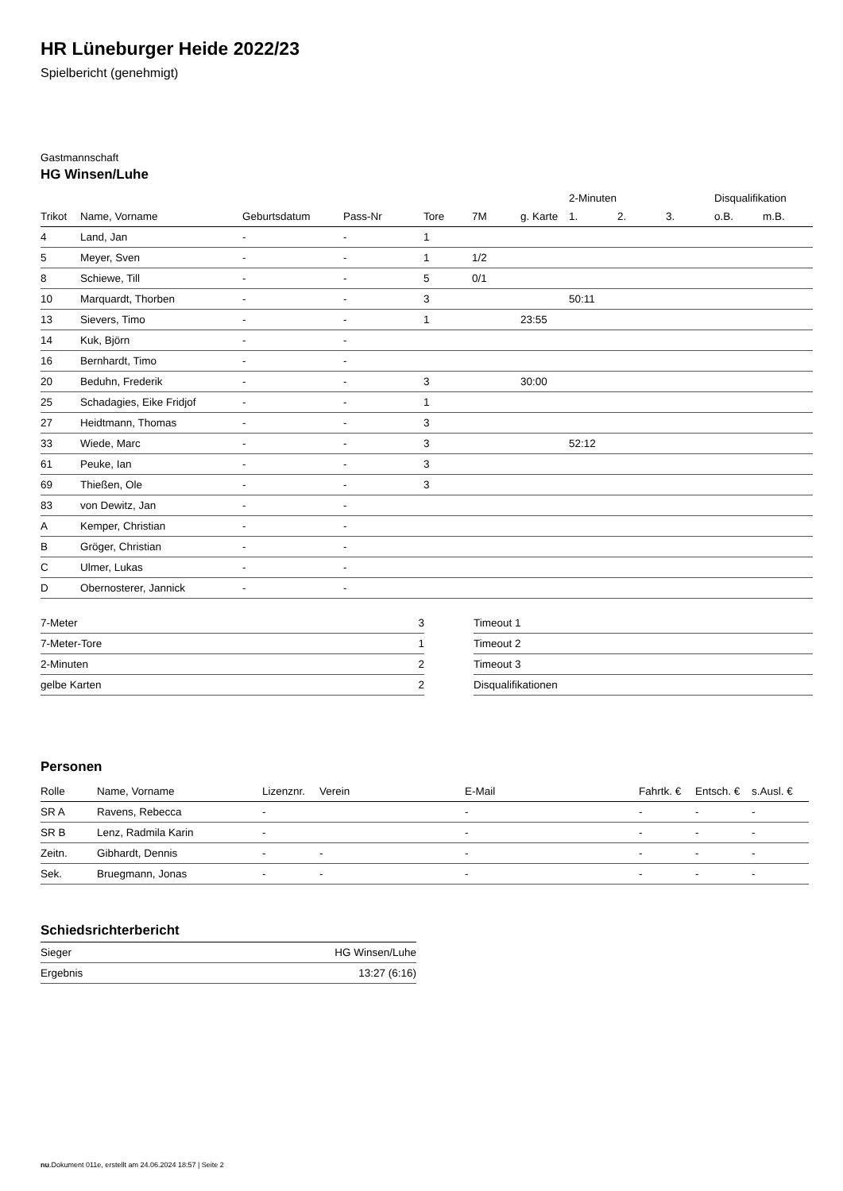HR Lüneburger Heide 2022/23
Spielbericht (genehmigt)
Gastmannschaft
HG Winsen/Luhe
| | | | | | | | 2-Minuten | | | Disqualifikation | |
| --- | --- | --- | --- | --- | --- | --- | --- | --- | --- | --- | --- |
| Trikot | Name, Vorname | Geburtsdatum | Pass-Nr | Tore | 7M | g. Karte | 1. | 2. | 3. | o.B. | m.B. |
| 4 | Land, Jan | - | - | 1 | | | | | | | |
| 5 | Meyer, Sven | - | - | 1 | 1/2 | | | | | | |
| 8 | Schiewe, Till | - | - | 5 | 0/1 | | | | | | |
| 10 | Marquardt, Thorben | - | - | 3 | | | 50:11 | | | | |
| 13 | Sievers, Timo | - | - | 1 | | 23:55 | | | | | |
| 14 | Kuk, Björn | - | - | | | | | | | | |
| 16 | Bernhardt, Timo | - | - | | | | | | | | |
| 20 | Beduhn, Frederik | - | - | 3 | | 30:00 | | | | | |
| 25 | Schadagies, Eike Fridjof | - | - | 1 | | | | | | | |
| 27 | Heidtmann, Thomas | - | - | 3 | | | | | | | |
| 33 | Wiede, Marc | - | - | 3 | | | 52:12 | | | | |
| 61 | Peuke, Ian | - | - | 3 | | | | | | | |
| 69 | Thießen, Ole | - | - | 3 | | | | | | | |
| 83 | von Dewitz, Jan | - | - | | | | | | | | |
| A | Kemper, Christian | - | - | | | | | | | | |
| B | Gröger, Christian | - | - | | | | | | | | |
| C | Ulmer, Lukas | - | - | | | | | | | | |
| D | Obernosterer, Jannick | - | - | | | | | | | | |
| 7-Meter | 3 |
| 7-Meter-Tore | 1 |
| 2-Minuten | 2 |
| gelbe Karten | 2 |
| Timeout 1 |
| Timeout 2 |
| Timeout 3 |
| Disqualifikationen |
Personen
| Rolle | Name, Vorname | Lizenznr. | Verein | E-Mail | Fahrtk. € | Entsch. € | s.Ausl. € |
| --- | --- | --- | --- | --- | --- | --- | --- |
| SR A | Ravens, Rebecca | - | | - | - | - | - |
| SR B | Lenz, Radmila Karin | - | | - | - | - | - |
| Zeitn. | Gibhardt, Dennis | - | - | - | - | - | - |
| Sek. | Bruegmann, Jonas | - | - | - | - | - | - |
Schiedsrichterbericht
| Sieger | HG Winsen/Luhe |
| Ergebnis | 13:27 (6:16) |
nu.Dokument 011e, erstellt am 24.06.2024 18:57 | Seite 2